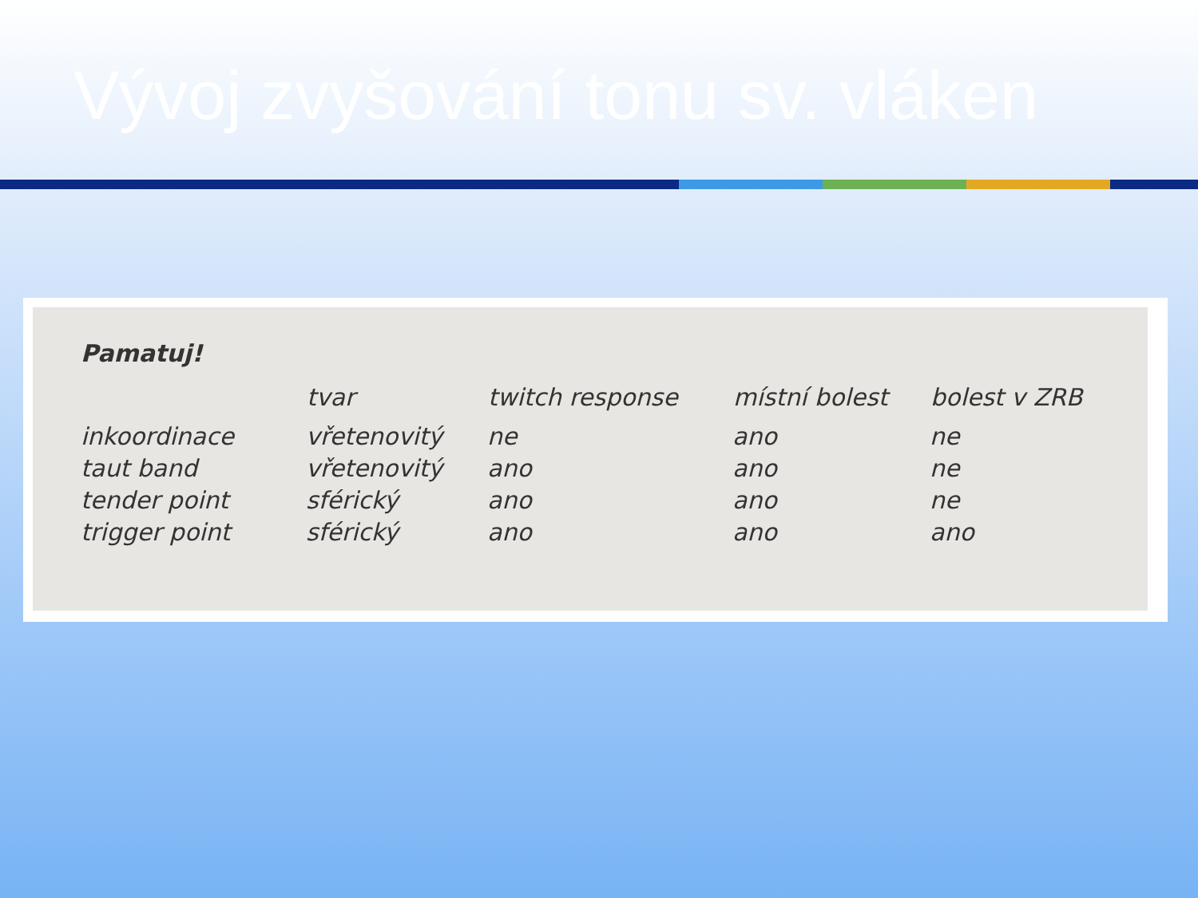Vývoj zvyšování tonu sv. vláken
Pamatuj!
| | tvar | twitch response | místní bolest | bolest v ZRB |
| --- | --- | --- | --- | --- |
| inkoordinace | vřetenovitý | ne | ano | ne |
| taut band | vřetenovitý | ano | ano | ne |
| tender point | sférický | ano | ano | ne |
| trigger point | sférický | ano | ano | ano |